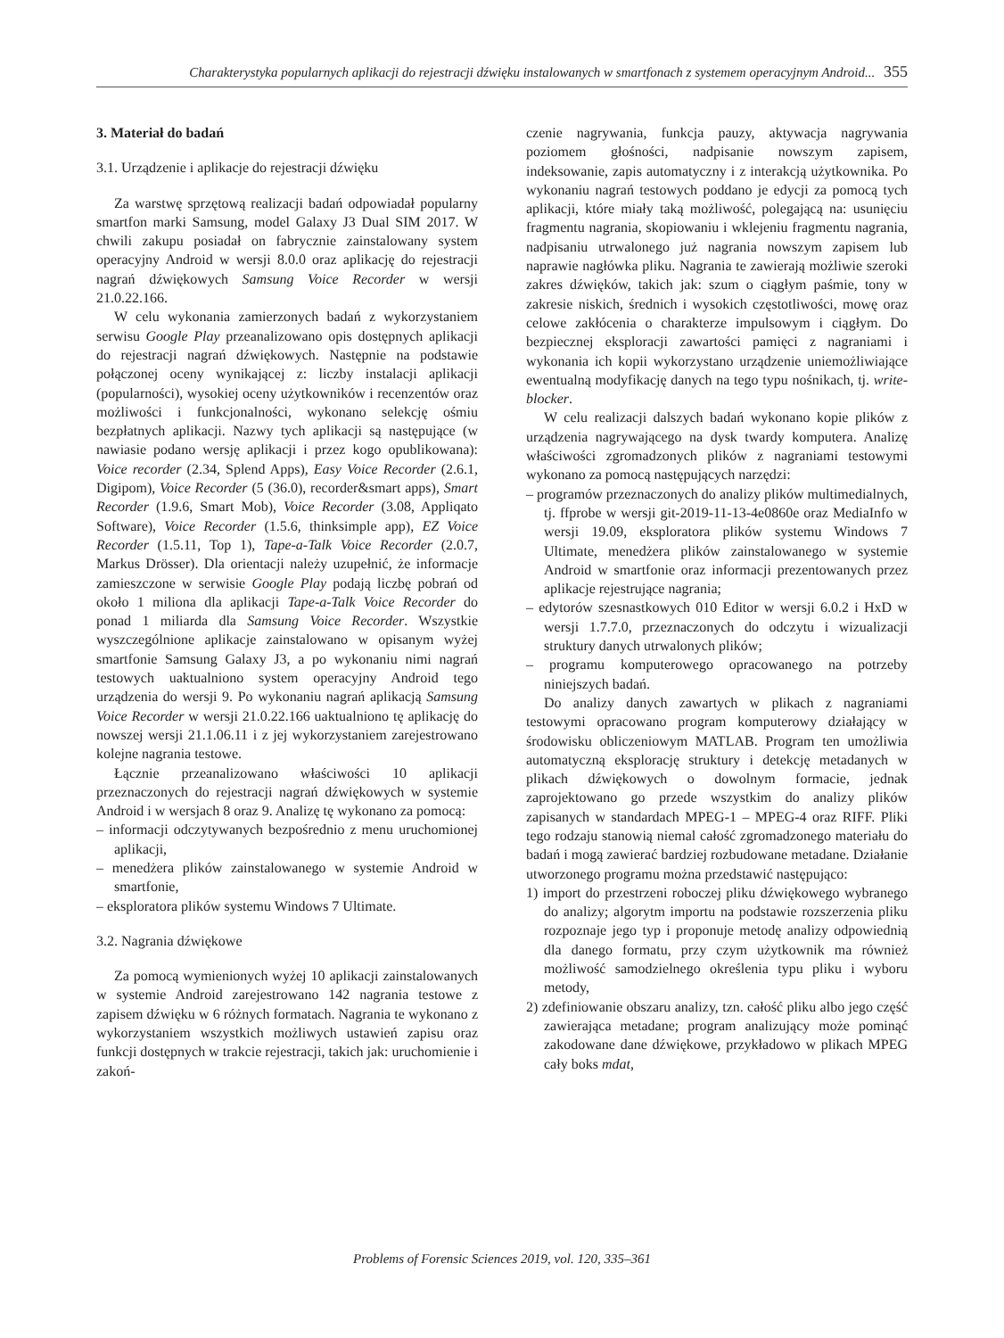Charakterystyka popularnych aplikacji do rejestracji dźwięku instalowanych w smartfonach z systemem operacyjnym Android... 355
3. Materiał do badań
3.1. Urządzenie i aplikacje do rejestracji dźwięku
Za warstwę sprzętową realizacji badań odpowiadał popularny smartfon marki Samsung, model Galaxy J3 Dual SIM 2017. W chwili zakupu posiadał on fabrycznie zainstalowany system operacyjny Android w wersji 8.0.0 oraz aplikację do rejestracji nagrań dźwiękowych Samsung Voice Recorder w wersji 21.0.22.166.
W celu wykonania zamierzonych badań z wykorzystaniem serwisu Google Play przeanalizowano opis dostępnych aplikacji do rejestracji nagrań dźwiękowych. Następnie na podstawie połączonej oceny wynikającej z: liczby instalacji aplikacji (popularności), wysokiej oceny użytkowników i recenzentów oraz możliwości i funkcjonalności, wykonano selekcję ośmiu bezpłatnych aplikacji. Nazwy tych aplikacji są następujące (w nawiasie podano wersję aplikacji i przez kogo opublikowana): Voice recorder (2.34, Splend Apps), Easy Voice Recorder (2.6.1, Digipom), Voice Recorder (5 (36.0), recorder&smart apps), Smart Recorder (1.9.6, Smart Mob), Voice Recorder (3.08, Appliqato Software), Voice Recorder (1.5.6, thinksimple app), EZ Voice Recorder (1.5.11, Top 1), Tape-a-Talk Voice Recorder (2.0.7, Markus Drösser). Dla orientacji należy uzupełnić, że informacje zamieszczone w serwisie Google Play podają liczbę pobrań od około 1 miliona dla aplikacji Tape-a-Talk Voice Recorder do ponad 1 miliarda dla Samsung Voice Recorder. Wszystkie wyszczególnione aplikacje zainstalowano w opisanym wyżej smartfonie Samsung Galaxy J3, a po wykonaniu nimi nagrań testowych uaktualniono system operacyjny Android tego urządzenia do wersji 9. Po wykonaniu nagrań aplikacją Samsung Voice Recorder w wersji 21.0.22.166 uaktualniono tę aplikację do nowszej wersji 21.1.06.11 i z jej wykorzystaniem zarejestrowano kolejne nagrania testowe.
Łącznie przeanalizowano właściwości 10 aplikacji przeznaczonych do rejestracji nagrań dźwiękowych w systemie Android i w wersjach 8 oraz 9. Analizę tę wykonano za pomocą:
– informacji odczytywanych bezpośrednio z menu uruchomionej aplikacji,
– menedżera plików zainstalowanego w systemie Android w smartfonie,
– eksploratora plików systemu Windows 7 Ultimate.
3.2. Nagrania dźwiękowe
Za pomocą wymienionych wyżej 10 aplikacji zainstalowanych w systemie Android zarejestrowano 142 nagrania testowe z zapisem dźwięku w 6 różnych formatach. Nagrania te wykonano z wykorzystaniem wszystkich możliwych ustawień zapisu oraz funkcji dostępnych w trakcie rejestracji, takich jak: uruchomienie i zakoń-
czenie nagrywania, funkcja pauzy, aktywacja nagrywania poziomem głośności, nadpisanie nowszym zapisem, indeksowanie, zapis automatyczny i z interakcją użytkownika. Po wykonaniu nagrań testowych poddano je edycji za pomocą tych aplikacji, które miały taką możliwość, polegającą na: usunięciu fragmentu nagrania, skopiowaniu i wklejeniu fragmentu nagrania, nadpisaniu utrwalonego już nagrania nowszym zapisem lub naprawie nagłówka pliku. Nagrania te zawierają możliwie szeroki zakres dźwięków, takich jak: szum o ciągłym paśmie, tony w zakresie niskich, średnich i wysokich częstotliwości, mowę oraz celowe zakłócenia o charakterze impulsowym i ciągłym. Do bezpiecznej eksploracji zawartości pamięci z nagraniami i wykonania ich kopii wykorzystano urządzenie uniemożliwiające ewentualną modyfikację danych na tego typu nośnikach, tj. write-blocker.
W celu realizacji dalszych badań wykonano kopie plików z urządzenia nagrywającego na dysk twardy komputera. Analizę właściwości zgromadzonych plików z nagraniami testowymi wykonano za pomocą następujących narzędzi:
– programów przeznaczonych do analizy plików multimedialnych, tj. ffprobe w wersji git-2019-11-13-4e0860e oraz MediaInfo w wersji 19.09, eksploratora plików systemu Windows 7 Ultimate, menedżera plików zainstalowanego w systemie Android w smartfonie oraz informacji prezentowanych przez aplikacje rejestrujące nagrania;
– edytorów szesnastkowych 010 Editor w wersji 6.0.2 i HxD w wersji 1.7.7.0, przeznaczonych do odczytu i wizualizacji struktury danych utrwalonych plików;
– programu komputerowego opracowanego na potrzeby niniejszych badań.
Do analizy danych zawartych w plikach z nagraniami testowymi opracowano program komputerowy działający w środowisku obliczeniowym MATLAB. Program ten umożliwia automatyczną eksplorację struktury i detekcję metadanych w plikach dźwiękowych o dowolnym formacie, jednak zaprojektowano go przede wszystkim do analizy plików zapisanych w standardach MPEG-1 – MPEG-4 oraz RIFF. Pliki tego rodzaju stanowią niemal całość zgromadzonego materiału do badań i mogą zawierać bardziej rozbudowane metadane. Działanie utworzonego programu można przedstawić następująco:
1) import do przestrzeni roboczej pliku dźwiękowego wybranego do analizy; algorytm importu na podstawie rozszerzenia pliku rozpoznaje jego typ i proponuje metodę analizy odpowiednią dla danego formatu, przy czym użytkownik ma również możliwość samodzielnego określenia typu pliku i wyboru metody,
2) zdefiniowanie obszaru analizy, tzn. całość pliku albo jego część zawierająca metadane; program analizujący może pominąć zakodowane dane dźwiękowe, przykładowo w plikach MPEG cały boks mdat,
Problems of Forensic Sciences 2019, vol. 120, 335–361